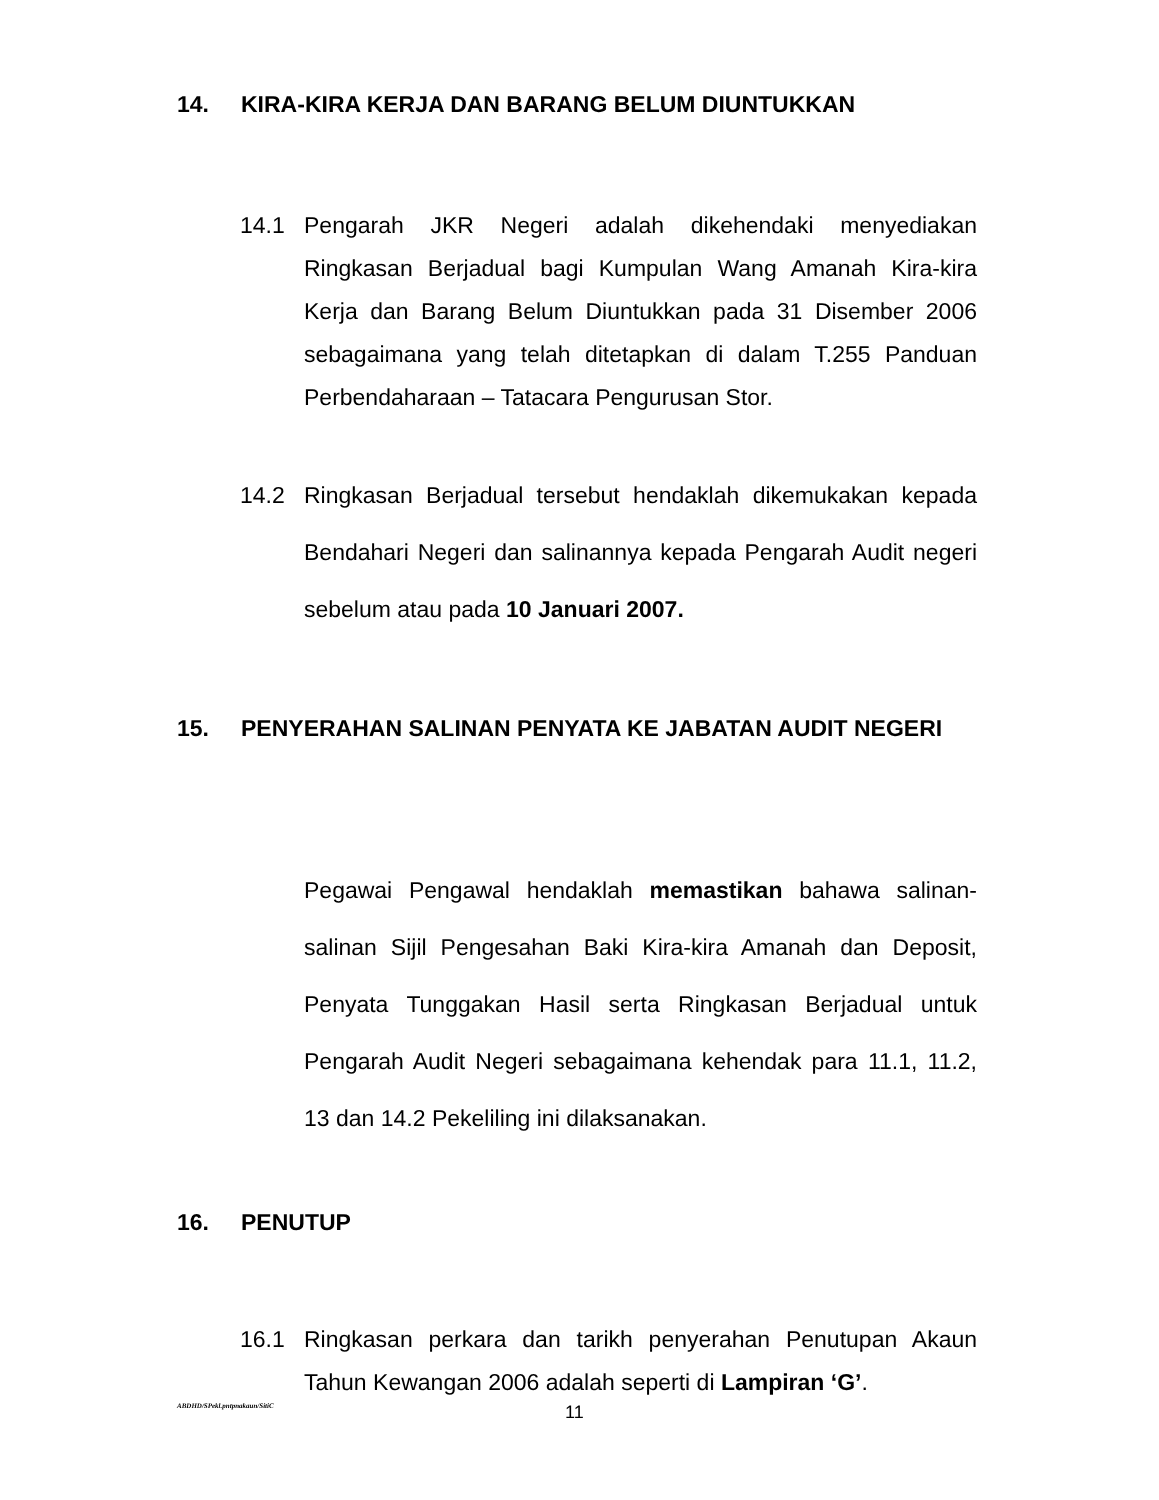14. KIRA-KIRA KERJA DAN BARANG BELUM DIUNTUKKAN
14.1 Pengarah JKR Negeri adalah dikehendaki menyediakan Ringkasan Berjadual bagi Kumpulan Wang Amanah Kira-kira Kerja dan Barang Belum Diuntukkan pada 31 Disember 2006 sebagaimana yang telah ditetapkan di dalam T.255 Panduan Perbendaharaan – Tatacara Pengurusan Stor.
14.2 Ringkasan Berjadual tersebut hendaklah dikemukakan kepada Bendahari Negeri dan salinannya kepada Pengarah Audit negeri sebelum atau pada 10 Januari 2007.
15. PENYERAHAN SALINAN PENYATA KE JABATAN AUDIT NEGERI
Pegawai Pengawal hendaklah memastikan bahawa salinan-salinan Sijil Pengesahan Baki Kira-kira Amanah dan Deposit, Penyata Tunggakan Hasil serta Ringkasan Berjadual untuk Pengarah Audit Negeri sebagaimana kehendak para 11.1, 11.2, 13 dan 14.2 Pekeliling ini dilaksanakan.
16. PENUTUP
16.1 Ringkasan perkara dan tarikh penyerahan Penutupan Akaun Tahun Kewangan 2006 adalah seperti di Lampiran ‘G’.
ABDHD/SPekl.pntpnakaun/SitiC 11